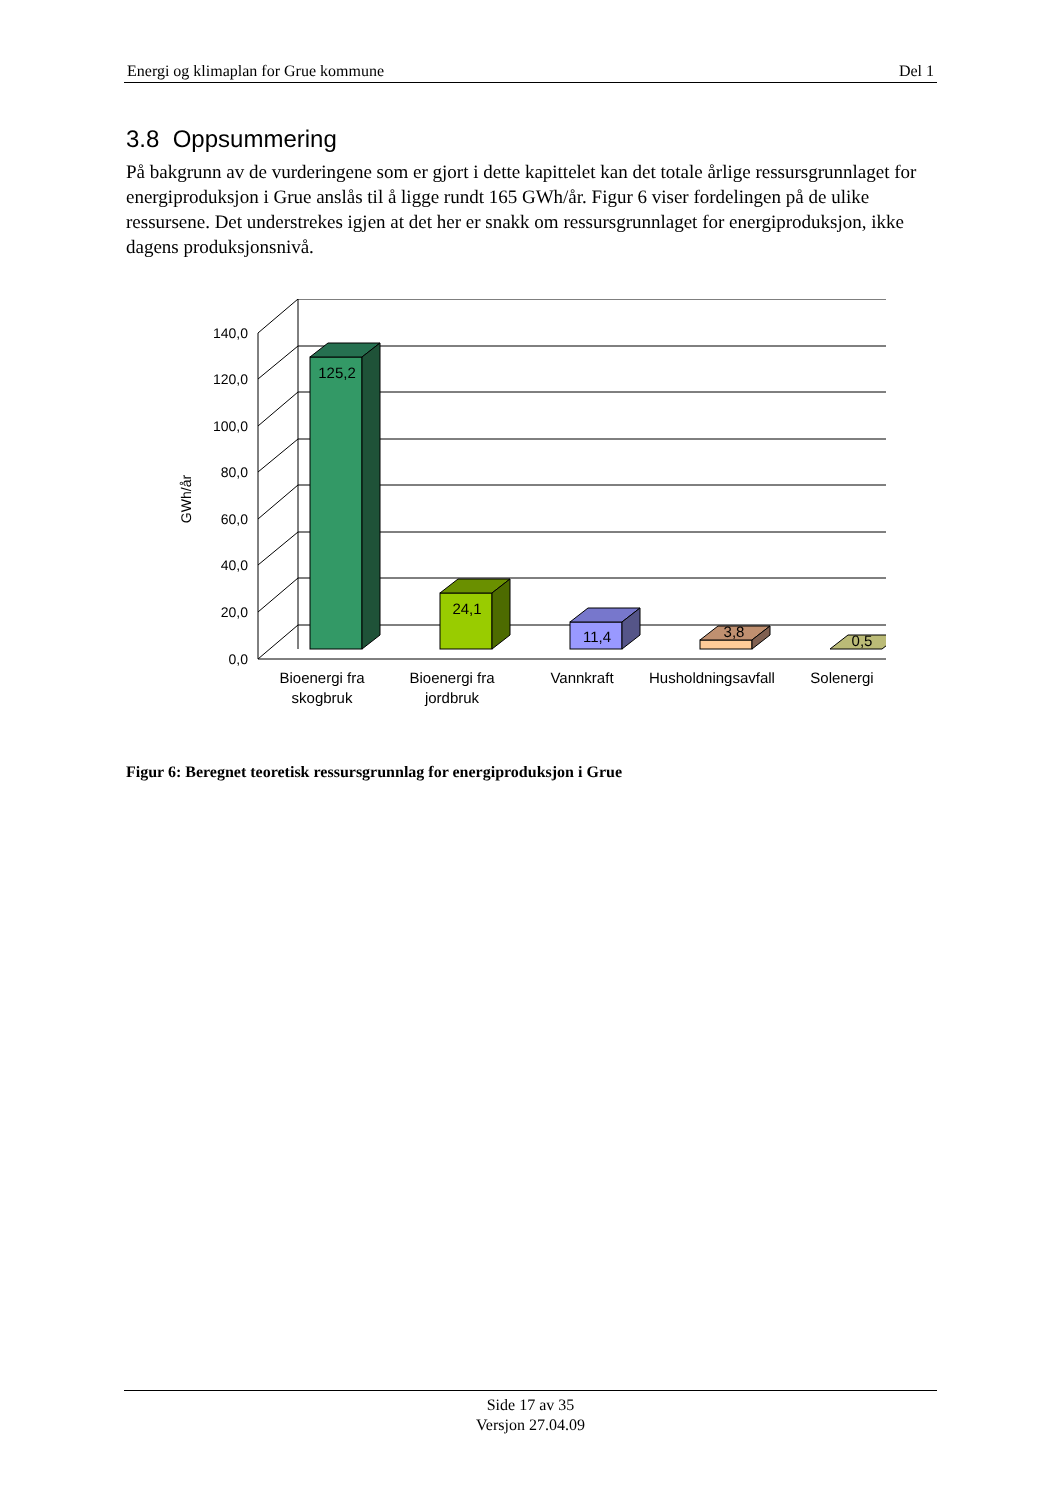Energi og klimaplan for Grue kommune Del 1
3.8 Oppsummering
På bakgrunn av de vurderingene som er gjort i dette kapittelet kan det totale årlige ressursgrunnlaget for energiproduksjon i Grue anslås til å ligge rundt 165 GWh/år. Figur 6 viser fordelingen på de ulike ressursene. Det understrekes igjen at det her er snakk om ressursgrunnlaget for energiproduksjon, ikke dagens produksjonsnivå.
140,0
120,0
100,0
80,0
60,0
40,0
20,0
0,0
GWh/år
125,2
24,1
11,4
3,8
0,5
Bioenergi fra
skogbruk
Bioenergi fra
jordbruk
Vannkraft
Husholdningsavfall
Solenergi
Figur 6: Beregnet teoretisk ressursgrunnlag for energiproduksjon i Grue
Side 17 av 35
Versjon 27.04.09